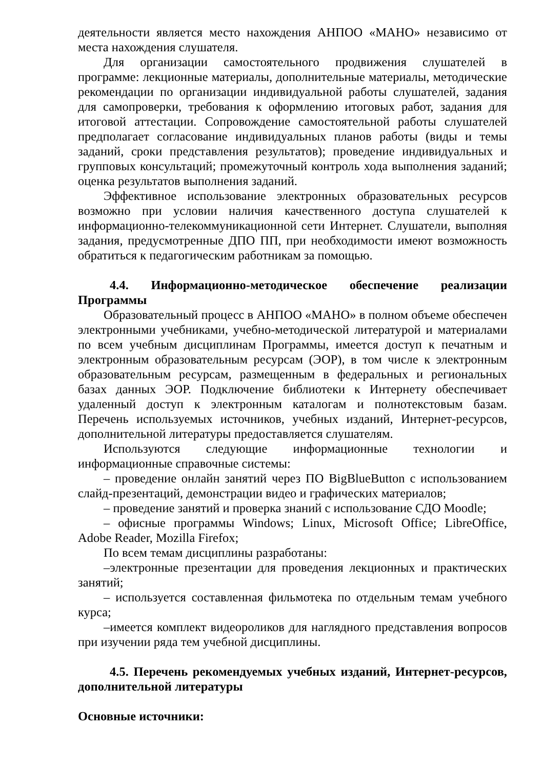деятельности является место нахождения АНПОО «МАНО» независимо от места нахождения слушателя.
Для организации самостоятельного продвижения слушателей в программе: лекционные материалы, дополнительные материалы, методические рекомендации по организации индивидуальной работы слушателей, задания для самопроверки, требования к оформлению итоговых работ, задания для итоговой аттестации. Сопровождение самостоятельной работы слушателей предполагает согласование индивидуальных планов работы (виды и темы заданий, сроки представления результатов); проведение индивидуальных и групповых консультаций; промежуточный контроль хода выполнения заданий; оценка результатов выполнения заданий.
Эффективное использование электронных образовательных ресурсов возможно при условии наличия качественного доступа слушателей к информационно-телекоммуникационной сети Интернет. Слушатели, выполняя задания, предусмотренные ДПО ПП, при необходимости имеют возможность обратиться к педагогическим работникам за помощью.
4.4. Информационно-методическое обеспечение реализации Программы
Образовательный процесс в АНПОО «МАНО» в полном объеме обеспечен электронными учебниками, учебно-методической литературой и материалами по всем учебным дисциплинам Программы, имеется доступ к печатным и электронным образовательным ресурсам (ЭОР), в том числе к электронным образовательным ресурсам, размещенным в федеральных и региональных базах данных ЭОР. Подключение библиотеки к Интернету обеспечивает удаленный доступ к электронным каталогам и полнотекстовым базам. Перечень используемых источников, учебных изданий, Интернет-ресурсов, дополнительной литературы предоставляется слушателям.
Используются следующие информационные технологии и информационные справочные системы:
– проведение онлайн занятий через ПО BigBlueButton с использованием слайд-презентаций, демонстрации видео и графических материалов;
– проведение занятий и проверка знаний с использование СДО Moodle;
– офисные программы Windows; Linux, Microsoft Office; LibreOffice, Adobe Reader, Mozilla Firefox;
По всем темам дисциплины разработаны:
–электронные презентации для проведения лекционных и практических занятий;
– используется составленная фильмотека по отдельным темам учебного курса;
–имеется комплект видеороликов для наглядного представления вопросов при изучении ряда тем учебной дисциплины.
4.5. Перечень рекомендуемых учебных изданий, Интернет-ресурсов, дополнительной литературы
Основные источники: